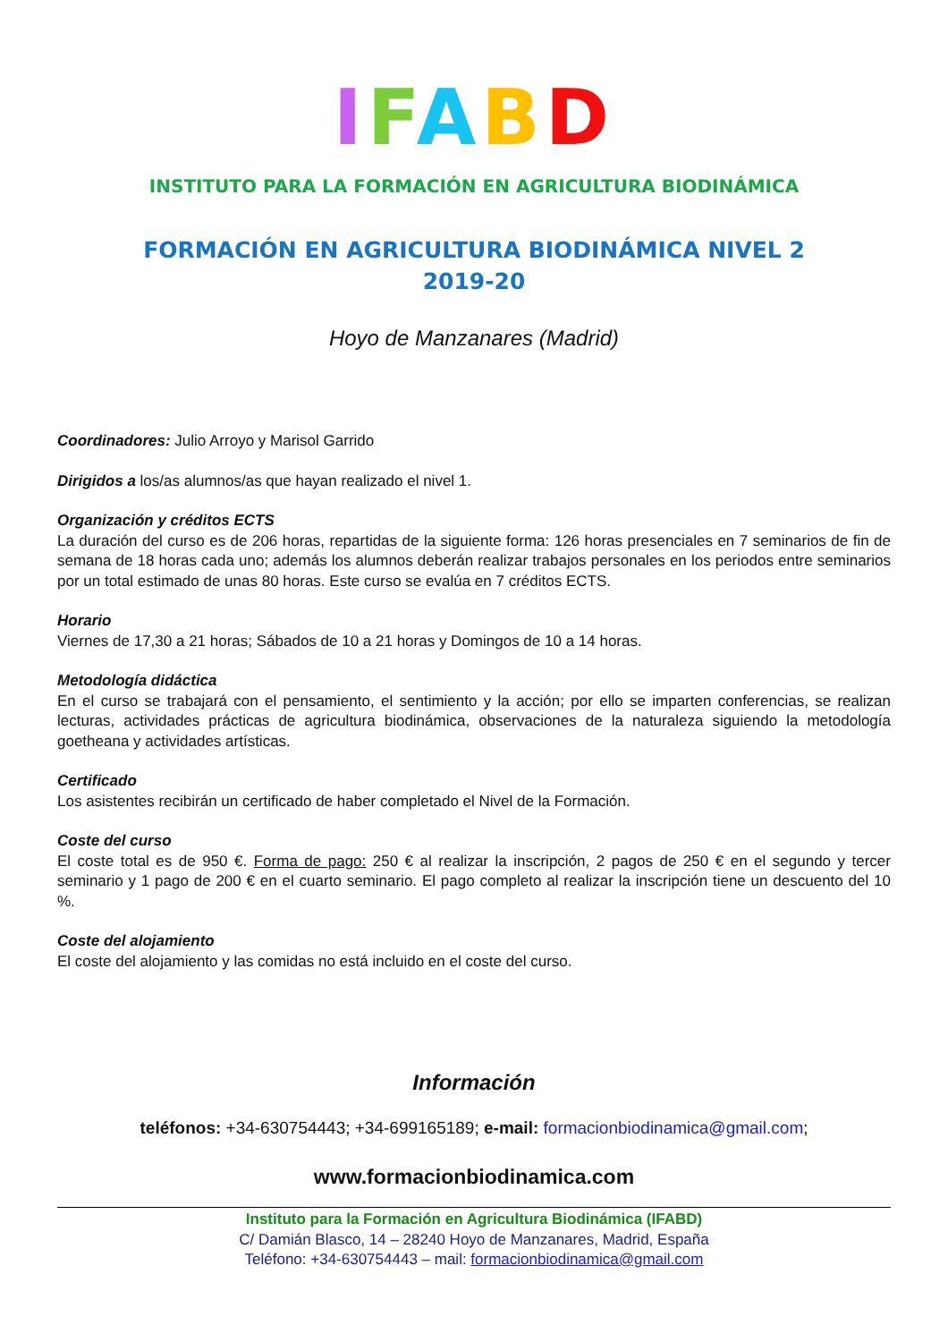IFABD
INSTITUTO PARA LA FORMACIÓN EN AGRICULTURA BIODINÁMICA
FORMACIÓN EN AGRICULTURA BIODINÁMICA NIVEL 2
2019-20
Hoyo de Manzanares (Madrid)
Coordinadores: Julio Arroyo y Marisol Garrido
Dirigidos a los/as alumnos/as que hayan realizado el nivel 1.
Organización y créditos ECTS
La duración del curso es de 206 horas, repartidas de la siguiente forma: 126 horas presenciales en 7 seminarios de fin de semana de 18 horas cada uno; además los alumnos deberán realizar trabajos personales en los periodos entre seminarios por un total estimado de unas 80 horas. Este curso se evalúa en 7 créditos ECTS.
Horario
Viernes de 17,30 a 21 horas; Sábados de 10 a 21 horas y Domingos de 10 a 14 horas.
Metodología didáctica
En el curso se trabajará con el pensamiento, el sentimiento y la acción; por ello se imparten conferencias, se realizan lecturas, actividades prácticas de agricultura biodinámica, observaciones de la naturaleza siguiendo la metodología goetheana y actividades artísticas.
Certificado
Los asistentes recibirán un certificado de haber completado el Nivel de la Formación.
Coste del curso
El coste total es de 950 €. Forma de pago: 250 € al realizar la inscripción, 2 pagos de 250 € en el segundo y tercer seminario y 1 pago de 200 € en el cuarto seminario. El pago completo al realizar la inscripción tiene un descuento del 10 %.
Coste del alojamiento
El coste del alojamiento y las comidas no está incluido en el coste del curso.
Información
teléfonos: +34-630754443; +34-699165189; e-mail: formacionbiodinamica@gmail.com;
www.formacionbiodinamica.com
Instituto para la Formación en Agricultura Biodinámica (IFABD)
C/ Damián Blasco, 14 – 28240 Hoyo de Manzanares, Madrid, España
Teléfono: +34-630754443 – mail: formacionbiodinamica@gmail.com